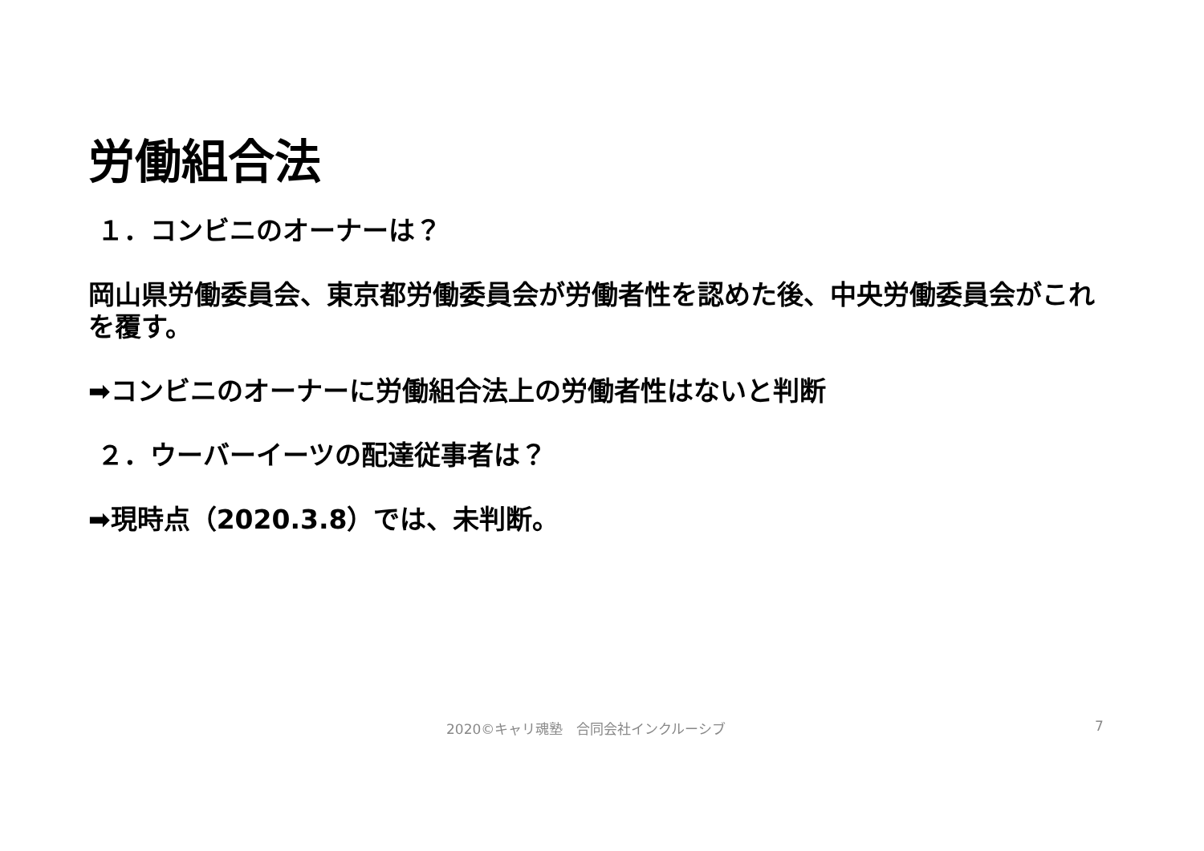労働組合法
１．コンビニのオーナーは？
岡山県労働委員会、東京都労働委員会が労働者性を認めた後、中央労働委員会がこれを覆す。
➡コンビニのオーナーに労働組合法上の労働者性はないと判断
２．ウーバーイーツの配達従事者は？
➡現時点（2020.3.8）では、未判断。
2020©キャリ魂塾　合同会社インクルーシブ 7